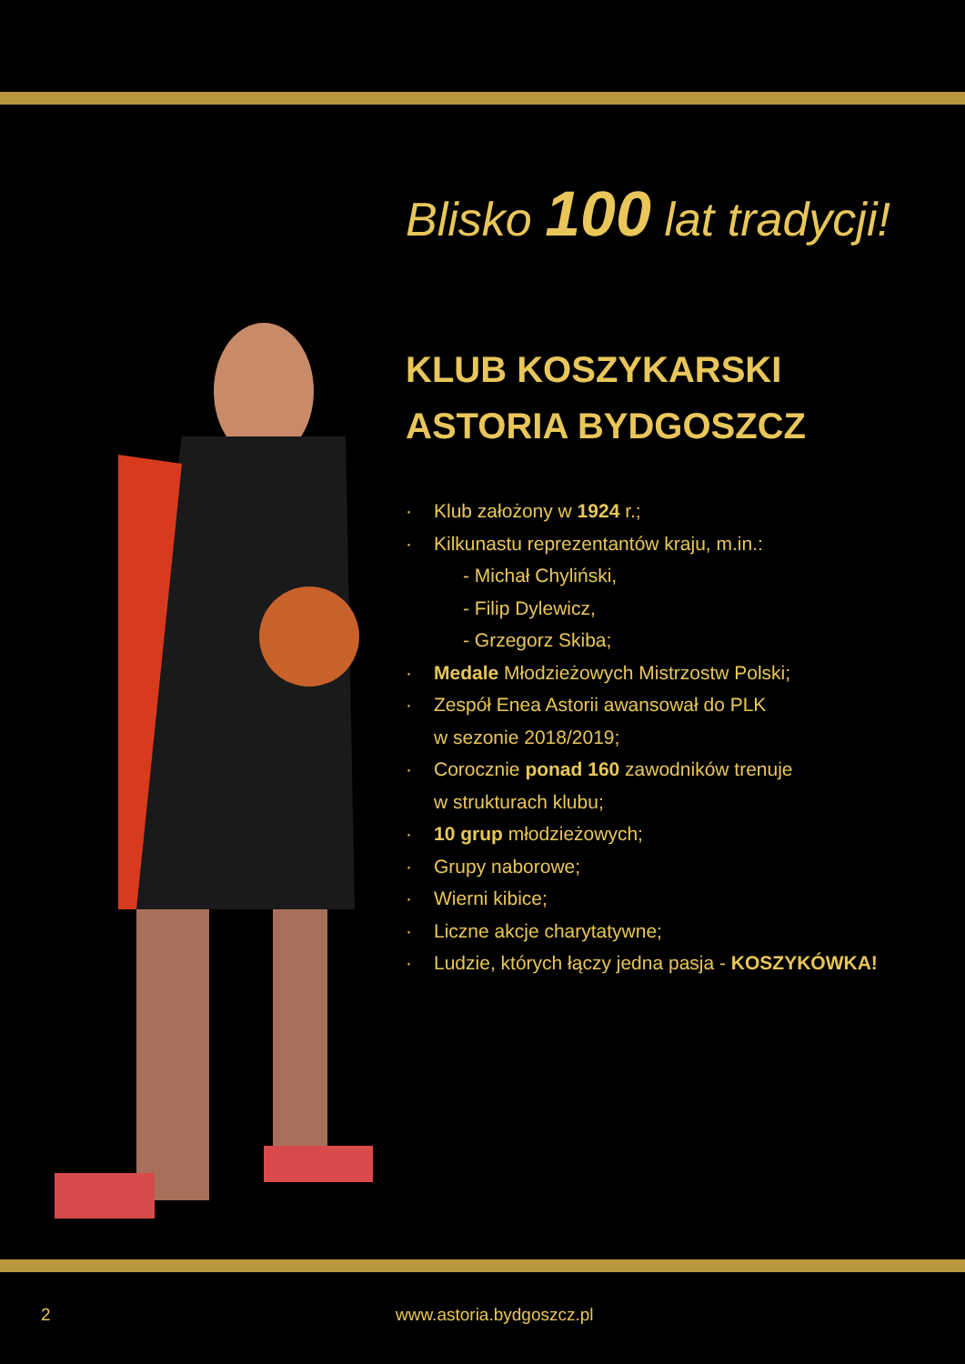Blisko 100 lat tradycji!
KLUB KOSZYKARSKI
ASTORIA BYDGOSZCZ
· Klub założony w 1924 r.;
· Kilkunastu reprezentantów kraju, m.in.:
- Michał Chyliński,
- Filip Dylewicz,
- Grzegorz Skiba;
· Medale Młodzieżowych Mistrzostw Polski;
· Zespół Enea Astorii awansował do PLK
w sezonie 2018/2019;
· Corocznie ponad 160 zawodników trenuje
w strukturach klubu;
· 10 grup młodzieżowych;
· Grupy naborowe;
· Wierni kibice;
· Liczne akcje charytatywne;
· Ludzie, których łączy jedna pasja - KOSZYKÓWKA!
2 www.astoria.bydgoszcz.pl